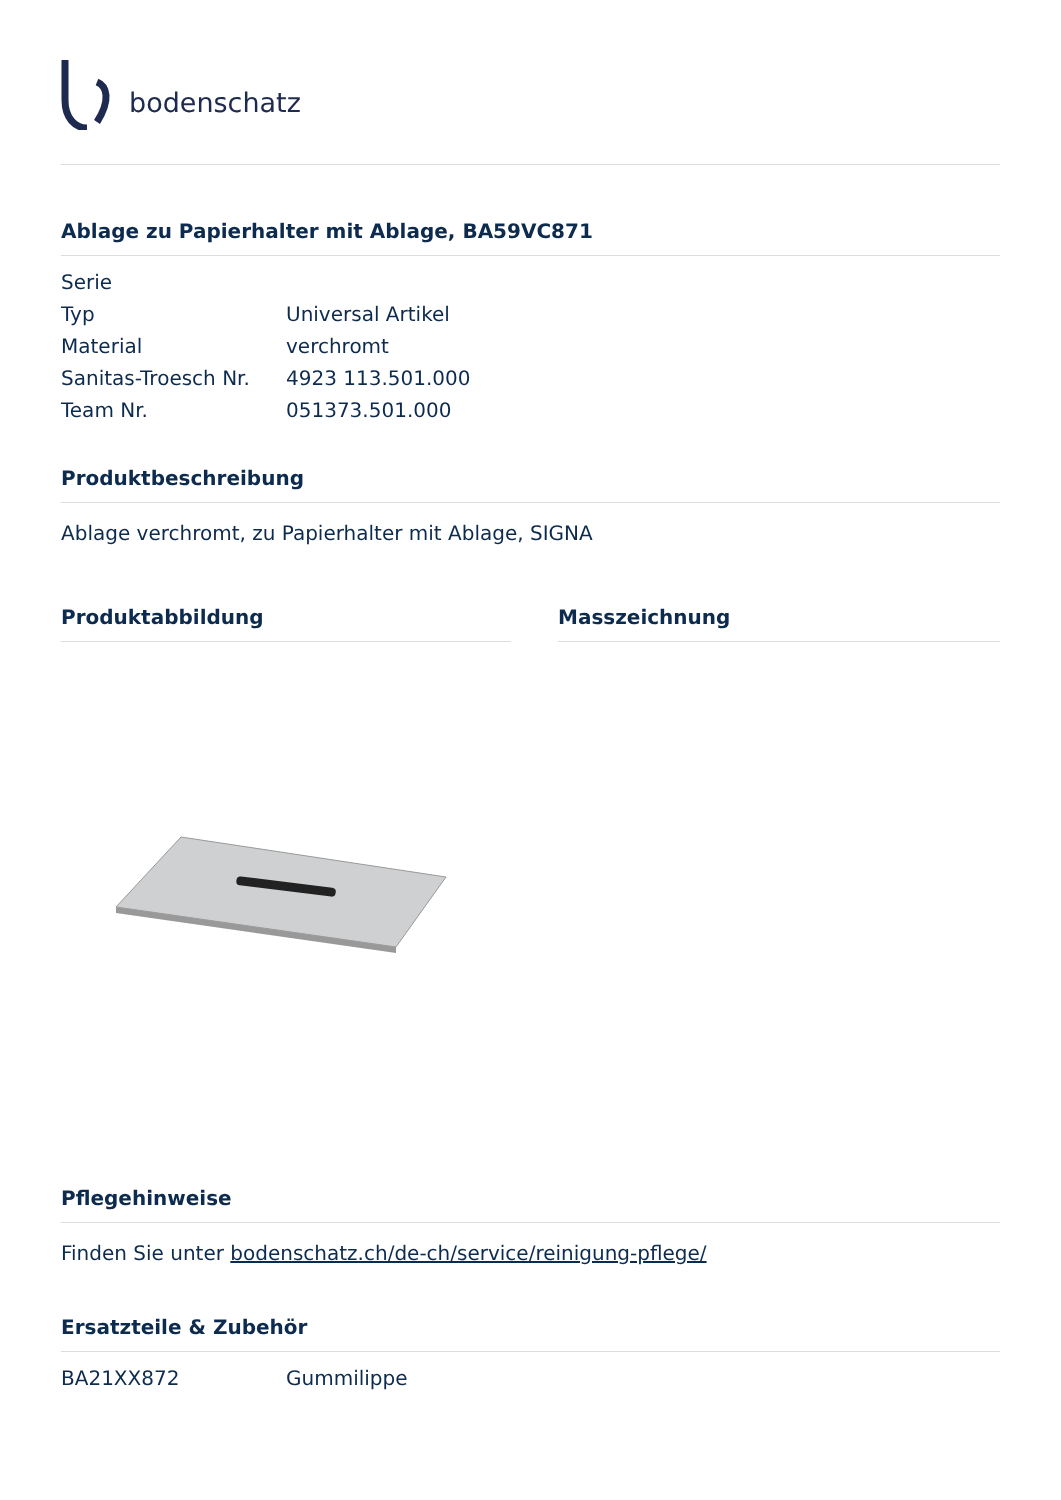bodenschatz
Ablage zu Papierhalter mit Ablage, BA59VC871
| Serie | |
| Typ | Universal Artikel |
| Material | verchromt |
| Sanitas-Troesch Nr. | 4923 113.501.000 |
| Team Nr. | 051373.501.000 |
Produktbeschreibung
Ablage verchromt, zu Papierhalter mit Ablage, SIGNA
Produktabbildung Masszeichnung
Pflegehinweise
Finden Sie unter bodenschatz.ch/de-ch/service/reinigung-pflege/
Ersatzteile & Zubehör
| BA21XX872 | Gummilippe |